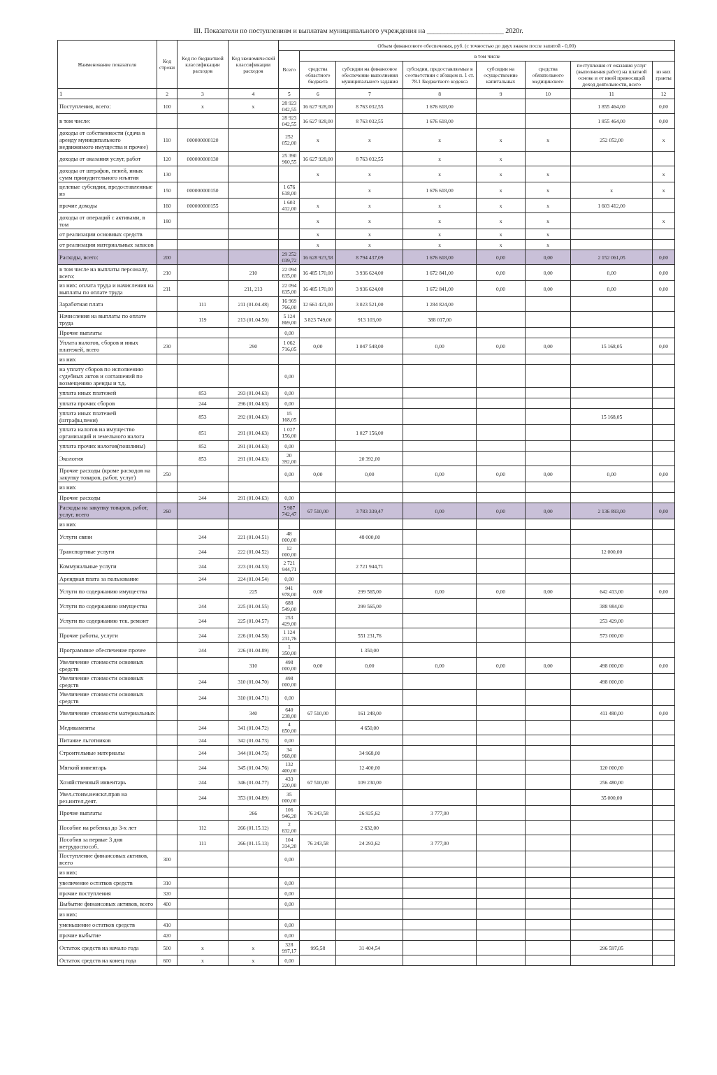III. Показатели по поступлениям и выплатам муниципального учреждения на ______________________ 2020г.
| Наименование показателя | Код строки | Код по бюджетной классификации расходов | Код экономической классификации расходов | Объем финансового обеспечения, руб. (с точностью до двух знаков после запятой - 0,00) | | | | | | | |
| --- | --- | --- | --- | --- | --- | --- | --- | --- | --- | --- | --- |
| | | | | Всего | в том числе | | | | | | |
| | | | | | средства областного бюджета | субсидии на финансовое обеспечение выполнения муниципального задания | субсидии, предоставляемые в соответствии с абзацем п. 1 ст. 78.1 Бюджетного кодекса | субсидии на осуществление капитальных | средства обязательного медицинского | поступления от оказания услуг (выполнения работ) на платной основе и от иной приносящей доход деятельности, всего | из них гранты |
| 1 | 2 | 3 | 4 | 5 | 6 | 7 | 8 | 9 | 10 | 11 | 12 |
| Поступления, всего: | 100 | x | x | 28 923 042,55 | 16 627 928,00 | 8 763 032,55 | 1 676 618,00 | | | 1 855 464,00 | 0,00 |
| в том числе: | | | | 28 923 042,55 | 16 627 928,00 | 8 763 032,55 | 1 676 618,00 | | | 1 855 464,00 | 0,00 |
| доходы от собственности (сдача в аренду муниципального недвижимого имущества и прочее) | 110 | 000000000120 | | 252 052,00 | x | x | x | x | x | 252 052,00 | x |
| доходы от оказания услуг, работ | 120 | 000000000130 | | 25 390 960,55 | 16 627 928,00 | 8 763 032,55 | x | x | | | |
| доходы от штрафов, пеней, иных сумм принудительного изъятия | 130 | | | | x | x | x | x | x | | x |
| целевые субсидии, предоставленные из | 150 | 000000000150 | | 1 676 618,00 | | x | 1 676 618,00 | x | x | x | x |
| прочие доходы | 160 | 000000000155 | | 1 603 412,00 | x | x | x | x | x | 1 603 412,00 | |
| доходы от операций с активами, в том | 180 | | | | x | x | x | x | x | | x |
| от реализации основных средств | | | | | x | x | x | x | x | | |
| от реализации материальных запасов | | | | | x | x | x | x | x | | |
| Расходы, всего: | 200 | | | 29 252 039,72 | 16 628 923,58 | 8 794 437,09 | 1 676 618,00 | 0,00 | 0,00 | 2 152 061,05 | 0,00 |
| в том числе на выплаты персоналу, всего: | 210 | | 210 | 22 094 635,00 | 16 485 170,00 | 3 936 624,00 | 1 672 841,00 | 0,00 | 0,00 | 0,00 | 0,00 |
| из них: оплата труда и начисления на выплаты по оплате труда | 211 | | 211, 213 | 22 094 635,00 | 16 485 170,00 | 3 936 624,00 | 1 672 841,00 | 0,00 | 0,00 | 0,00 | 0,00 |
| Заработная плата | | 111 | 211 (01.04.48) | 16 969 766,00 | 12 661 421,00 | 3 023 521,00 | 1 284 824,00 | | | | |
| Начисления на выплаты по оплате труда | | 119 | 213 (01.04.50) | 5 124 869,00 | 3 823 749,00 | 913 103,00 | 388 017,00 | | | | |
| Прочие выплаты | | | | 0,00 | | | | | | | |
| Уплата налогов, сборов и иных платежей, всего | 230 | | 290 | 1 062 716,05 | 0,00 | 1 047 548,00 | 0,00 | 0,00 | 0,00 | 15 168,05 | 0,00 |
| из них | | | | | | | | | | | |
| на уплату сборов по исполнению судебных актов и соглашений по возмещению аренды и т.д. | | | | 0,00 | | | | | | | |
| уплата иных платежей | | 853 | 293 (01.04.63) | 0,00 | | | | | | | |
| уплата прочих сборов | | 244 | 296 (01.04.63) | 0,00 | | | | | | | |
| уплата иных платежей (штрафы,пени) | | 853 | 292 (01.04.63) | 15 168,05 | | | | | | 15 168,05 | |
| уплата налогов на имущество организаций и земельного налога | | 851 | 291 (01.04.63) | 1 027 156,00 | | 1 027 156,00 | | | | | |
| уплата прочих налогов(пошлины) | | 852 | 291 (01.04.63) | 0,00 | | | | | | | |
| Экология | | 853 | 291 (01.04.63) | 20 392,00 | | 20 392,00 | | | | | |
| Прочие расходы (кроме расходов на закупку товаров, работ, услуг) | 250 | | | 0,00 | 0,00 | 0,00 | 0,00 | 0,00 | 0,00 | 0,00 | 0,00 |
| из них | | | | | | | | | | | |
| Прочие расходы | | 244 | 291 (01.04.63) | 0,00 | | | | | | | |
| Расходы на закупку товаров, работ, услуг, всего | 260 | | | 5 987 742,47 | 67 510,00 | 3 783 339,47 | 0,00 | 0,00 | 0,00 | 2 136 893,00 | 0,00 |
| из них | | | | | | | | | | | |
| Услуги связи | | 244 | 221 (01.04.51) | 48 000,00 | | 48 000,00 | | | | | |
| Транспортные услуги | | 244 | 222 (01.04.52) | 12 000,00 | | | | | | 12 000,00 | |
| Коммунальные услуги | | 244 | 223 (01.04.53) | 2 721 944,71 | | 2 721 944,71 | | | | | |
| Арендная плата за пользование | | 244 | 224 (01.04.54) | 0,00 | | | | | | | |
| Услуги по содержанию имущества | | | 225 | 941 978,00 | 0,00 | 299 565,00 | 0,00 | 0,00 | 0,00 | 642 413,00 | 0,00 |
| Услуги по содержанию имущества | | 244 | 225 (01.04.55) | 688 549,00 | | 299 565,00 | | | | 388 984,00 | |
| Услуги по содержанию тек. ремонт | | 244 | 225 (01.04.57) | 253 429,00 | | | | | | 253 429,00 | |
| Прочие работы, услуги | | 244 | 226 (01.04.58) | 1 124 231,76 | | 551 231,76 | | | | 573 000,00 | |
| Программное обеспечение прочее | | 244 | 226 (01.04.89) | 1 350,00 | | 1 350,00 | | | | | |
| Увеличение стоимости основных средств | | | 310 | 498 000,00 | 0,00 | 0,00 | 0,00 | 0,00 | 0,00 | 498 000,00 | 0,00 |
| Увеличение стоимости основных средств | | 244 | 310 (01.04.70) | 498 000,00 | | | | | | 498 000,00 | |
| Увеличение стоимости основных средств | | 244 | 310 (01.04.71) | 0,00 | | | | | | | |
| Увеличение стоимости материальных | | | 340 | 640 238,00 | 67 510,00 | 161 248,00 | | | | 411 480,00 | 0,00 |
| Медикаменты | | 244 | 341 (01.04.72) | 4 650,00 | | 4 650,00 | | | | | |
| Питание льготников | | 244 | 342 (01.04.73) | 0,00 | | | | | | | |
| Строительные материалы | | 244 | 344 (01.04.75) | 34 968,00 | | 34 968,00 | | | | | |
| Мягкий инвентарь | | 244 | 345 (01.04.76) | 132 400,00 | | 12 400,00 | | | | 120 000,00 | |
| Хозяйственный инвентарь | | 244 | 346 (01.04.77) | 433 220,00 | 67 510,00 | 109 230,00 | | | | 256 480,00 | |
| Увел.стоим.неискл.прав на рез.интел.деят. | | 244 | 353 (01.04.89) | 35 000,00 | | | | | | 35 000,00 | |
| Прочие выплаты | | | 266 | 106 946,20 | 76 243,58 | 26 925,62 | 3 777,00 | | | | |
| Пособие на ребенка до 3-х лет | | 112 | 266 (01.15.12) | 2 632,00 | | 2 632,00 | | | | | |
| Пособия за первые 3 дня нетрудоспособ. | | 111 | 266 (01.15.13) | 104 314,20 | 76 243,58 | 24 293,62 | 3 777,00 | | | | |
| Поступление финансовых активов, всего | 300 | | | 0,00 | | | | | | | |
| из них: | | | | | | | | | | | |
| увеличение остатков средств | 310 | | | 0,00 | | | | | | | |
| прочие поступления | 320 | | | 0,00 | | | | | | | |
| Выбытие финансовых активов, всего | 400 | | | 0,00 | | | | | | | |
| из них: | | | | | | | | | | | |
| уменьшение остатков средств | 410 | | | 0,00 | | | | | | | |
| прочие выбытие | 420 | | | 0,00 | | | | | | | |
| Остаток средств на начало года | 500 | x | x | 328 997,17 | 995,58 | 31 404,54 | | | | 296 597,05 | |
| Остаток средств на конец года | 600 | x | x | 0,00 | | | | | | | |